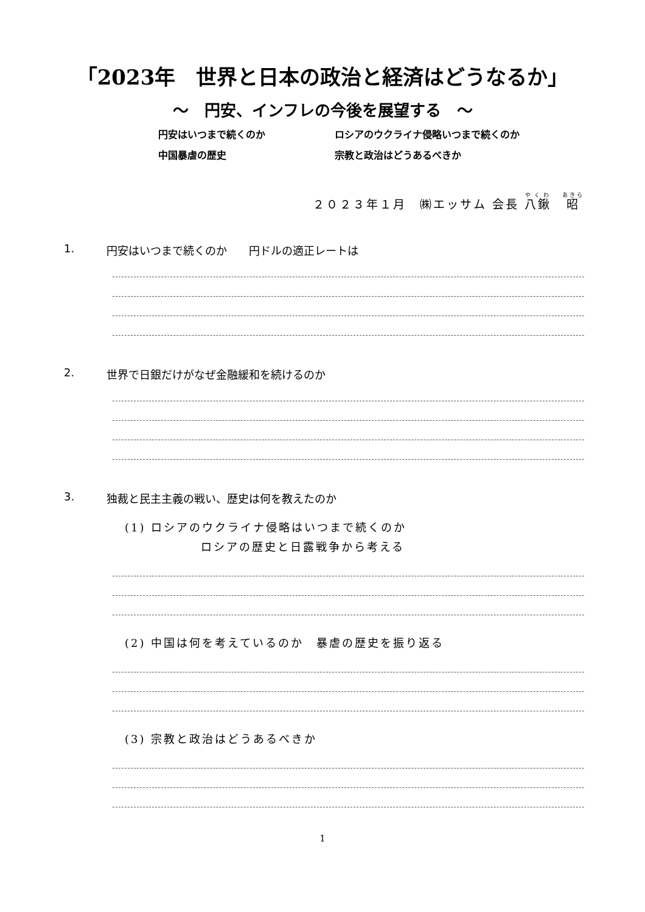「2023年　世界と日本の政治と経済はどうなるか」
～　円安、インフレの今後を展望する　～
円安はいつまで続くのか
ロシアのウクライナ侵略いつまで続くのか
中国暴虐の歴史
宗教と政治はどうあるべきか
２０２３年１月　㈱エッサム 会長 八鍬　昭
1. 円安はいつまで続くのか　　円ドルの適正レートは
2. 世界で日銀だけがなぜ金融緩和を続けるのか
3. 独裁と民主主義の戦い、歴史は何を教えたのか
(1) ロシアのウクライナ侵略はいつまで続くのか
ロシアの歴史と日露戦争から考える
(2) 中国は何を考えているのか　暴虐の歴史を振り返る
(3) 宗教と政治はどうあるべきか
1